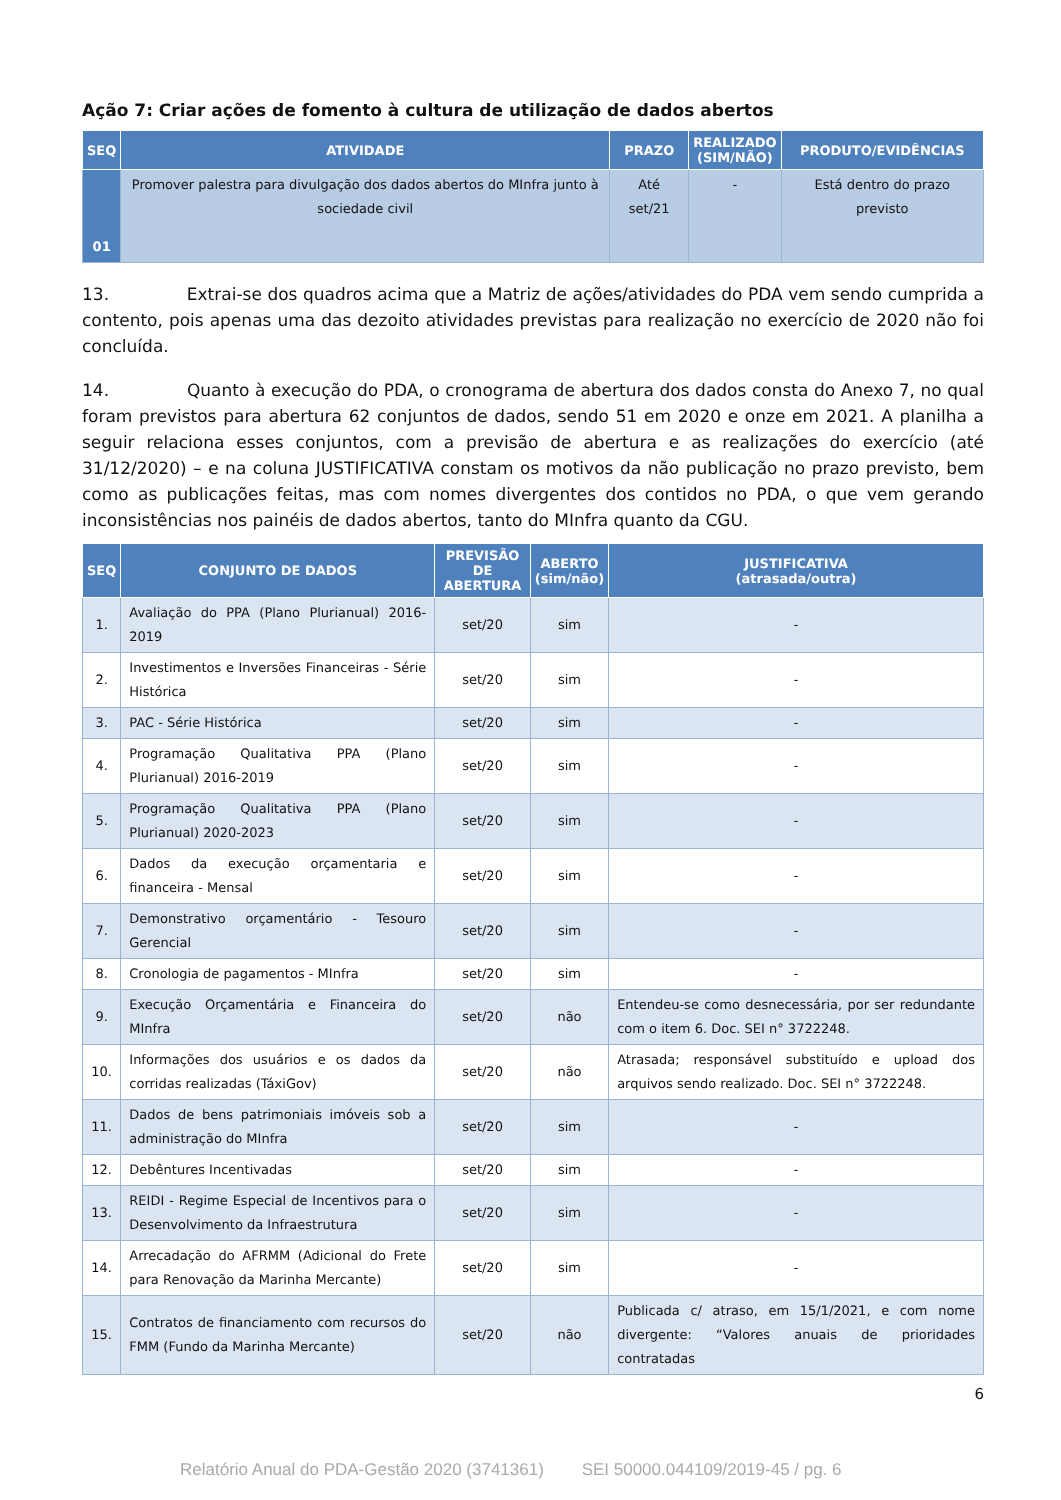Ação 7: Criar ações de fomento à cultura de utilização de dados abertos
| SEQ | ATIVIDADE | PRAZO | REALIZADO (SIM/NÃO) | PRODUTO/EVIDÊNCIAS |
| --- | --- | --- | --- | --- |
| 01 | Promover palestra para divulgação dos dados abertos do MInfra junto à sociedade civil | Até set/21 | - | Está dentro do prazo previsto |
13. Extrai-se dos quadros acima que a Matriz de ações/atividades do PDA vem sendo cumprida a contento, pois apenas uma das dezoito atividades previstas para realização no exercício de 2020 não foi concluída.
14. Quanto à execução do PDA, o cronograma de abertura dos dados consta do Anexo 7, no qual foram previstos para abertura 62 conjuntos de dados, sendo 51 em 2020 e onze em 2021. A planilha a seguir relaciona esses conjuntos, com a previsão de abertura e as realizações do exercício (até 31/12/2020) – e na coluna JUSTIFICATIVA constam os motivos da não publicação no prazo previsto, bem como as publicações feitas, mas com nomes divergentes dos contidos no PDA, o que vem gerando inconsistências nos painéis de dados abertos, tanto do MInfra quanto da CGU.
| SEQ | CONJUNTO DE DADOS | PREVISÃO DE ABERTURA | ABERTO (sim/não) | JUSTIFICATIVA (atrasada/outra) |
| --- | --- | --- | --- | --- |
| 1. | Avaliação do PPA (Plano Plurianual) 2016-2019 | set/20 | sim | - |
| 2. | Investimentos e Inversões Financeiras - Série Histórica | set/20 | sim | - |
| 3. | PAC - Série Histórica | set/20 | sim | - |
| 4. | Programação Qualitativa PPA (Plano Plurianual) 2016-2019 | set/20 | sim | - |
| 5. | Programação Qualitativa PPA (Plano Plurianual) 2020-2023 | set/20 | sim | - |
| 6. | Dados da execução orçamentaria e financeira - Mensal | set/20 | sim | - |
| 7. | Demonstrativo orçamentário - Tesouro Gerencial | set/20 | sim | - |
| 8. | Cronologia de pagamentos - MInfra | set/20 | sim | - |
| 9. | Execução Orçamentária e Financeira do MInfra | set/20 | não | Entendeu-se como desnecessária, por ser redundante com o item 6. Doc. SEI n° 3722248. |
| 10. | Informações dos usuários e os dados da corridas realizadas (TáxiGov) | set/20 | não | Atrasada; responsável substituído e upload dos arquivos sendo realizado. Doc. SEI n° 3722248. |
| 11. | Dados de bens patrimoniais imóveis sob a administração do MInfra | set/20 | sim | - |
| 12. | Debêntures Incentivadas | set/20 | sim | - |
| 13. | REIDI - Regime Especial de Incentivos para o Desenvolvimento da Infraestrutura | set/20 | sim | - |
| 14. | Arrecadação do AFRMM (Adicional do Frete para Renovação da Marinha Mercante) | set/20 | sim | - |
| 15. | Contratos de financiamento com recursos do FMM (Fundo da Marinha Mercante) | set/20 | não | Publicada c/ atraso, em 15/1/2021, e com nome divergente: “Valores anuais de prioridades contratadas |
6
Relatório Anual do PDA-Gestão 2020 (3741361) SEI 50000.044109/2019-45 / pg. 6